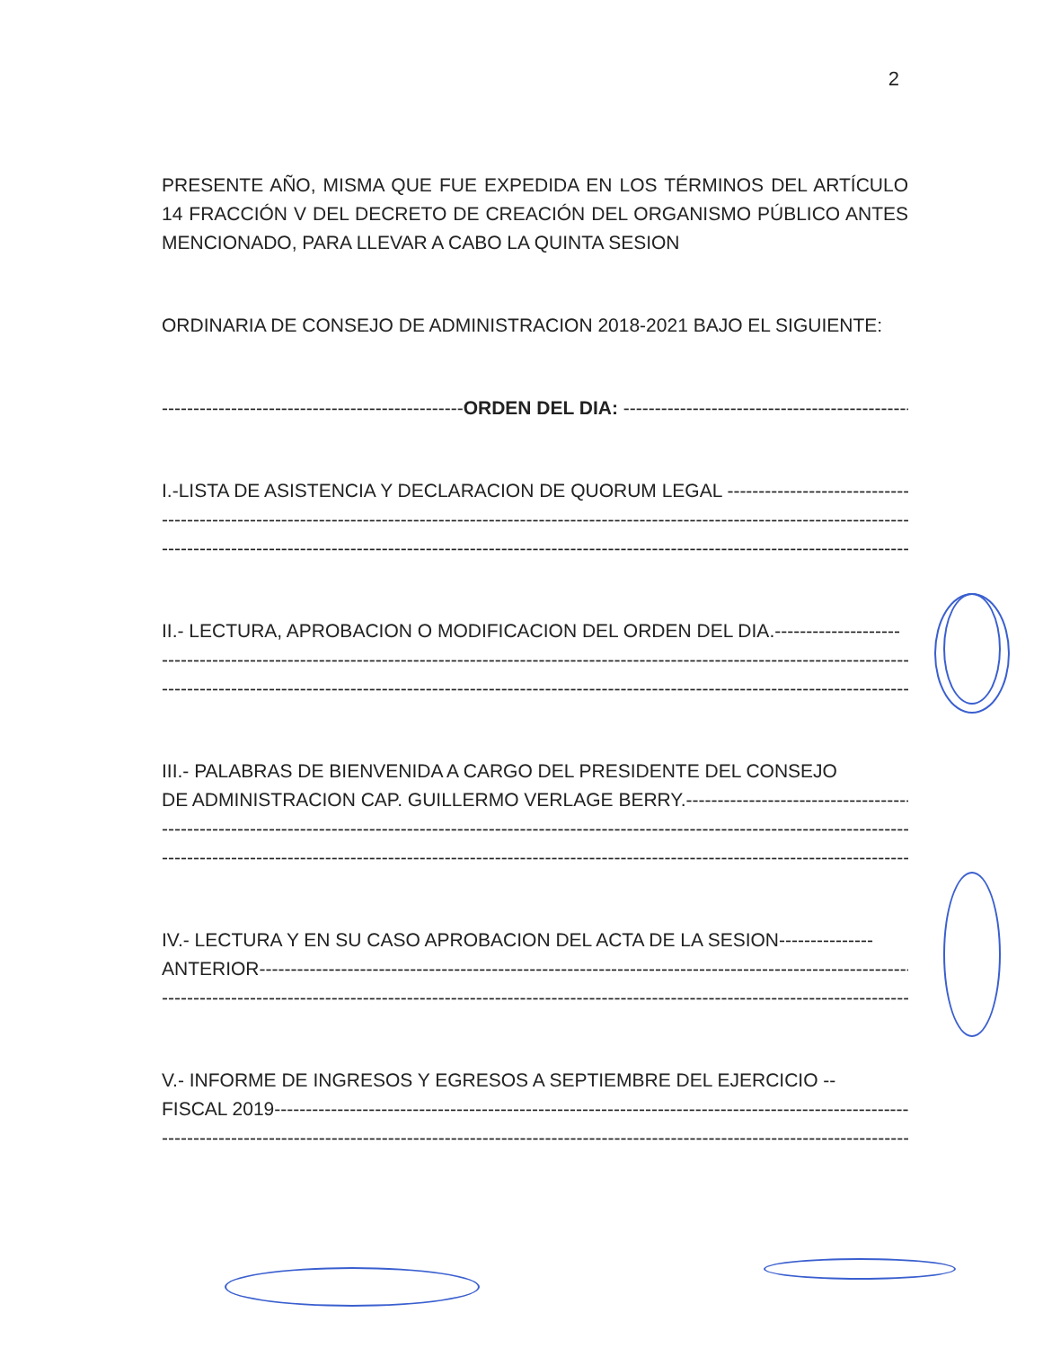2
PRESENTE AÑO, MISMA QUE FUE EXPEDIDA EN LOS TÉRMINOS DEL ARTÍCULO 14 FRACCIÓN V DEL DECRETO DE CREACIÓN DEL ORGANISMO PÚBLICO ANTES MENCIONADO, PARA LLEVAR A CABO LA QUINTA SESION
ORDINARIA DE CONSEJO DE ADMINISTRACION 2018-2021 BAJO EL SIGUIENTE:
------------------------------------------------ORDEN DEL DIA: ----------------------------------------------
I.-LISTA DE ASISTENCIA Y DECLARACION DE QUORUM LEGAL ------------------------------
------------------------------------------------------------------------------------------------------------------------
------------------------------------------------------------------------------------------------------------------------
II.- LECTURA, APROBACION O MODIFICACION DEL ORDEN DEL DIA.--------------------
------------------------------------------------------------------------------------------------------------------------
------------------------------------------------------------------------------------------------------------------------
III.- PALABRAS DE BIENVENIDA A CARGO DEL PRESIDENTE DEL CONSEJO
DE ADMINISTRACION CAP. GUILLERMO VERLAGE BERRY.------------------------------------
------------------------------------------------------------------------------------------------------------------------
------------------------------------------------------------------------------------------------------------------------
IV.- LECTURA Y EN SU CASO APROBACION DEL ACTA DE LA SESION---------------
ANTERIOR-----------------------------------------------------------------------------------------------------------
------------------------------------------------------------------------------------------------------------------------
V.- INFORME DE INGRESOS Y EGRESOS A SEPTIEMBRE DEL EJERCICIO --
FISCAL 2019---------------------------------------------------------------------------------------------------------
------------------------------------------------------------------------------------------------------------------------